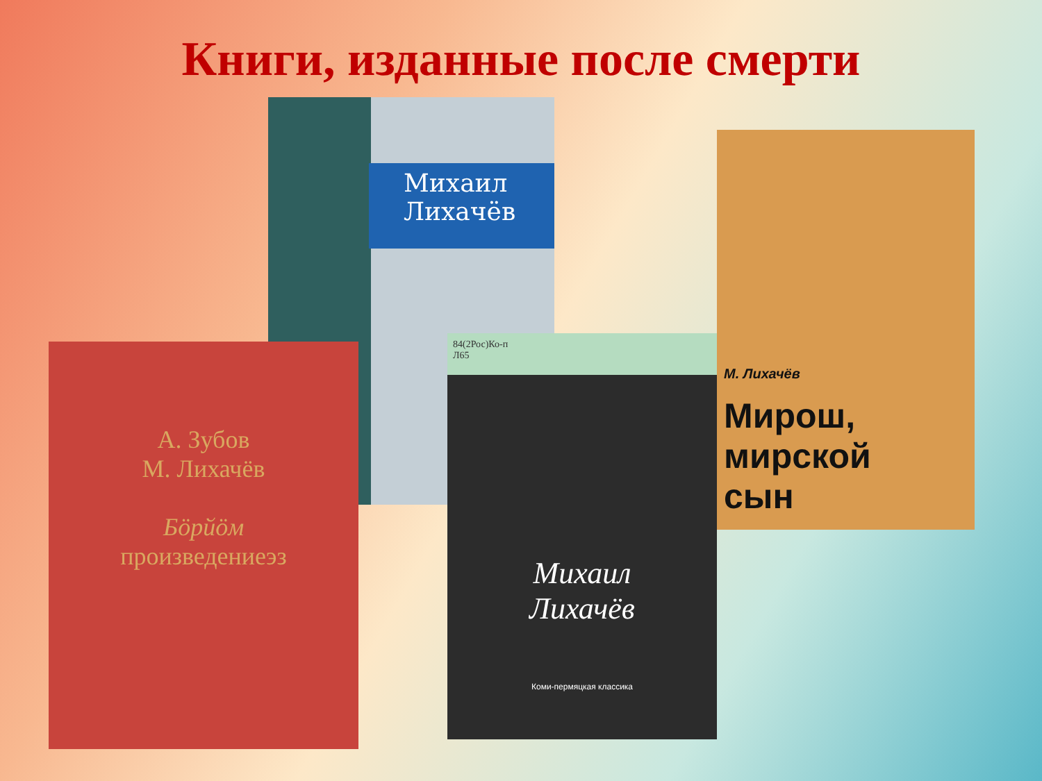Книги, изданные после смерти
Михаил
Лихачёв
М. Лихачёв
Мирош,
мирской
сын
А. Зубов
М. Лихачёв
Бöрйöм
произведениеэз
84(2Рос)Ко-п
Л65
Михаил
Лихачёв
Коми-пермяцкая классика